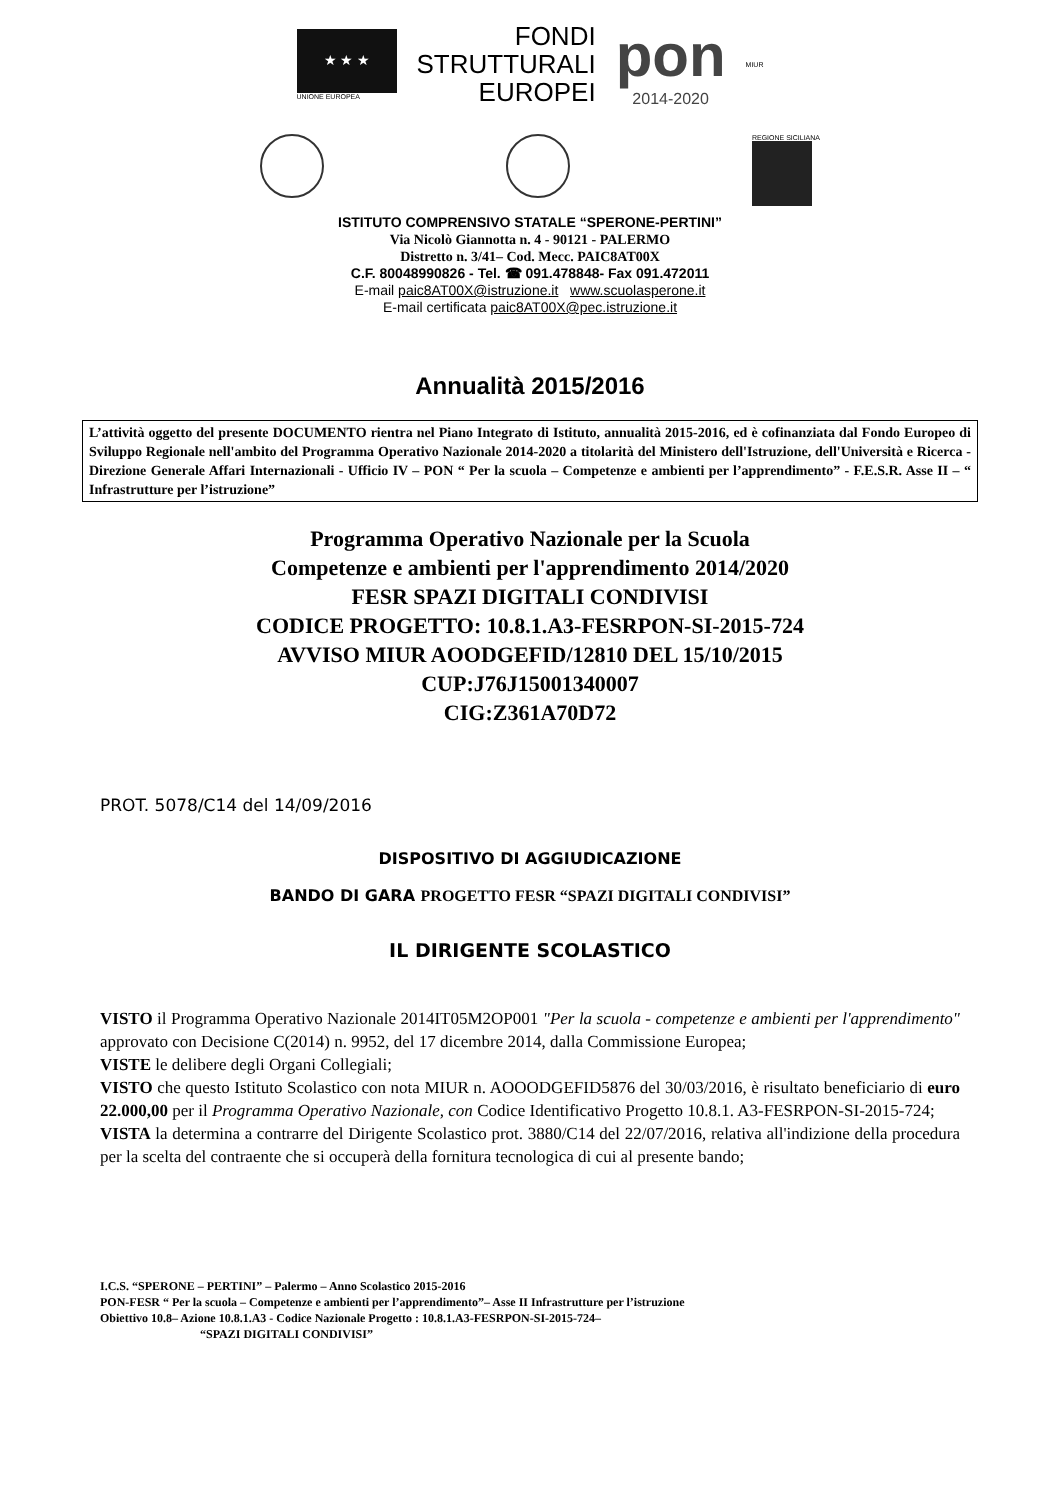★ ★ ★
UNIONE EUROPEA
FONDI
STRUTTURALI
EUROPEI
pon
2014-2020
MIUR
REGIONE SICILIANA
ISTITUTO COMPRENSIVO STATALE “SPERONE-PERTINI”
Via Nicolò Giannotta n. 4 - 90121 - PALERMO
Distretto n. 3/41– Cod. Mecc. PAIC8AT00X
C.F. 80048990826 - Tel. ☎ 091.478848- Fax 091.472011
E-mail paic8AT00X@istruzione.it www.scuolasperone.it
E-mail certificata paic8AT00X@pec.istruzione.it
Annualità 2015/2016
L’attività oggetto del presente DOCUMENTO rientra nel Piano Integrato di Istituto, annualità 2015-2016, ed è cofinanziata dal Fondo Europeo di Sviluppo Regionale nell'ambito del Programma Operativo Nazionale 2014-2020 a titolarità del Ministero dell'Istruzione, dell'Università e Ricerca - Direzione Generale Affari Internazionali - Ufficio IV – PON “ Per la scuola – Competenze e ambienti per l’apprendimento” - F.E.S.R. Asse II – “ Infrastrutture per l’istruzione”
Programma Operativo Nazionale per la Scuola
Competenze e ambienti per l'apprendimento 2014/2020
FESR SPAZI DIGITALI CONDIVISI
CODICE PROGETTO: 10.8.1.A3-FESRPON-SI-2015-724
AVVISO MIUR AOODGEFID/12810 DEL 15/10/2015
CUP:J76J15001340007
CIG:Z361A70D72
PROT. 5078/C14 del 14/09/2016
DISPOSITIVO DI AGGIUDICAZIONE
BANDO DI GARA PROGETTO FESR “SPAZI DIGITALI CONDIVISI”
IL DIRIGENTE SCOLASTICO
VISTO il Programma Operativo Nazionale 2014IT05M2OP001 "Per la scuola - competenze e ambienti per l'apprendimento" approvato con Decisione C(2014) n. 9952, del 17 dicembre 2014, dalla Commissione Europea;
VISTE le delibere degli Organi Collegiali;
VISTO che questo Istituto Scolastico con nota MIUR n. AOOODGEFID5876 del 30/03/2016, è risultato beneficiario di euro 22.000,00 per il Programma Operativo Nazionale, con Codice Identificativo Progetto 10.8.1. A3-FESRPON-SI-2015-724;
VISTA la determina a contrarre del Dirigente Scolastico prot. 3880/C14 del 22/07/2016, relativa all'indizione della procedura per la scelta del contraente che si occuperà della fornitura tecnologica di cui al presente bando;
I.C.S. “SPERONE – PERTINI” – Palermo – Anno Scolastico 2015-2016
PON-FESR “ Per la scuola – Competenze e ambienti per l’apprendimento”– Asse II Infrastrutture per l’istruzione
Obiettivo 10.8– Azione 10.8.1.A3 - Codice Nazionale Progetto : 10.8.1.A3-FESRPON-SI-2015-724–
“SPAZI DIGITALI CONDIVISI”